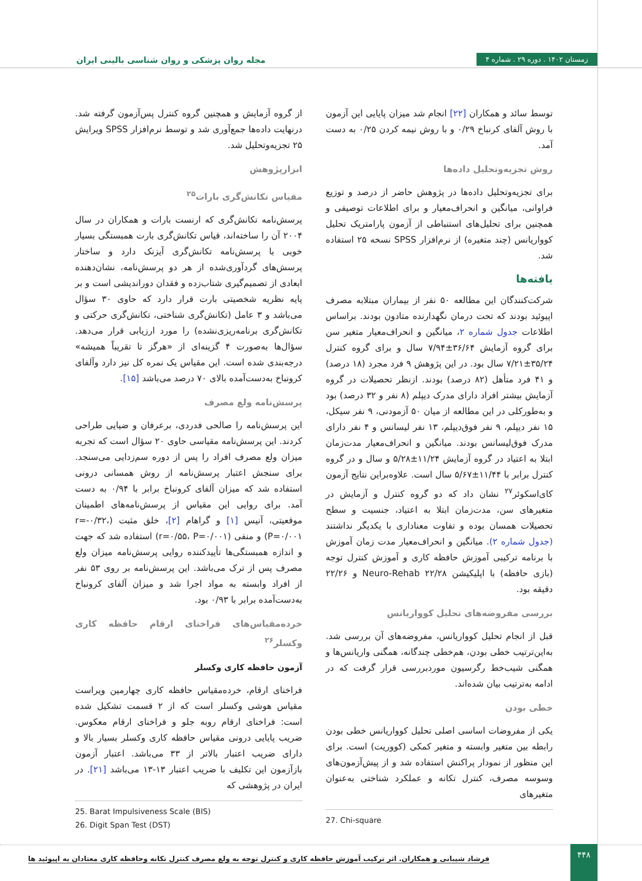زمستان ۱۴۰۲ . دوره ۲۹ . شماره ۴
مجله روان پزشکی و روان شناسی بالینی ایران
از گروه آزمایش و همچنین گروه کنترل پس‌آزمون گرفته شد. درنهایت داده‌ها جمع‌آوری شد و توسط نرم‌افزار SPSS ویرایش ۲۵ تجزیه‌وتحلیل شد.
ابزارپژوهش
مقیاس تکانش‌گری بارات<sup>۲۵</sup>
پرسش‌نامه تکانش‌گری که ارنست بارات و همکاران در سال ۲۰۰۴ آن را ساخته‌اند، قیاس تکانش‌گری بارت همبستگی بسیار خوبی با پرسش‌نامه تکانش‌گری آیزنک دارد و ساختار پرسش‌های گردآوری‌شده از هر دو پرسش‌نامه، نشان‌دهنده ابعادی از تصمیم‌گیری شتاب‌زده و فقدان دوراندیشی است و بر پایه نظریه شخصیتی بارت قرار دارد که حاوی ۳۰ سؤال می‌باشد و ۳ عامل (تکانش‌گری شناختی، تکانش‌گری حرکتی و تکانش‌گری برنامه‌ریزی‌نشده) را مورد ارزیابی قرار می‌دهد. سؤال‌ها به‌صورت ۴ گزینه‌ای از «هرگز تا تقریباً همیشه» درجه‌بندی شده است. این مقیاس یک نمره کل نیز دارد وآلفای کرونباخ به‌دست‌آمده بالای ۷۰ درصد می‌باشد [۱۵].
پرسش‌نامه ولع مصرف
این پرسش‌نامه را صالحی فدردی، برعرفان و ضیایی طراحی کردند. این پرسش‌نامه مقیاسی حاوی ۲۰ سؤال است که تجربه میزان ولع مصرف افراد را پس از دوره سم‌زدایی می‌سنجد. برای سنجش اعتبار پرسش‌نامه از روش همسانی درونی استفاده شد که میزان آلفای کرونباخ برابر با ۰/۹۴ به دست آمد. برای روایی این مقیاس از پرسش‌نامه‌های اطمینان موقعیتی، آنیس [۱] و گراهام [۲]، خلق مثبت (r=-۰/۳۲، P=۰/۰۰۱) و منفی (r=۰/۵۵، P=۰/۰۰۱) استفاده شد که جهت و اندازه همبستگی‌ها تأییدکننده روایی پرسش‌نامه میزان ولع مصرف پس از ترک می‌باشد. این پرسش‌نامه بر روی ۵۳ نفر از افراد وابسته به مواد اجرا شد و میزان آلفای کرونباخ به‌دست‌آمده برابر با ۰/۹۳ بود.
خرده‌مقیاس‌های فراخنای ارقام حافظه کاری وکسلر<sup>۲۶</sup>
آزمون حافظه کاری وکسلر
فراخنای ارقام، خرده‌مقیاس حافظه کاری چهارمین ویراست مقیاس هوشی وکسلر است که از ۲ قسمت تشکیل شده است: فراخنای ارقام روبه جلو و فراخنای ارقام معکوس. ضریب پایایی درونی مقیاس حافظه کاری وکسلر بسیار بالا و دارای ضریب اعتبار بالاتر از ۳۳ می‌باشد. اعتبار آزمون بازآزمون این تکلیف با ضریب اعتبار ۱۳-۱۳ می‌باشد [۲۱]. در ایران در پژوهشی که
25. Barat Impulsiveness Scale (BIS)
26. Digit Span Test (DST)
توسط سائد و همکاران [۲۲] انجام شد میزان پایایی این آزمون با روش آلفای کرنباخ ۰/۲۹ و با روش نیمه کردن ۰/۲۵ به دست آمد.
روش تجزیه‌وتحلیل داده‌ها
برای تجزیه‌وتحلیل داده‌ها در پژوهش حاضر از درصد و توزیع فراوانی، میانگین و انحراف‌معیار و برای اطلاعات توصیفی و همچنین برای تحلیل‌های استنباطی از آزمون پارامتریک تحلیل کوواریانس (چند متغیره) از نرم‌افزار SPSS نسخه ۲۵ استفاده شد.
یافته‌ها
شرکت‌کنندگان این مطالعه ۵۰ نفر از بیماران مبتلابه مصرف اپیوئید بودند که تحت درمان نگهدارنده متادون بودند. براساس اطلاعات جدول شماره ۲، میانگین و انحراف‌معیار متغیر سن برای گروه آزمایش ۳۶/۶۴±۷/۹۴ سال و برای گروه کنترل ۳۵/۲۴±۷/۲۱ سال بود. در این پژوهش ۹ فرد مجرد (۱۸ درصد) و ۴۱ فرد متأهل (۸۲ درصد) بودند. ازنظر تحصیلات در گروه آزمایش بیشتر افراد دارای مدرک دیپلم (۸ نفر و ۳۲ درصد) بود و به‌طورکلی در این مطالعه از میان ۵۰ آزمودنی، ۹ نفر سیکل، ۱۵ نفر دیپلم، ۹ نفر فوق‌دیپلم، ۱۳ نفر لیسانس و ۴ نفر دارای مدرک فوق‌لیسانس بودند. میانگین و انحراف‌معیار مدت‌زمان ابتلا به اعتیاد در گروه آزمایش ۱۱/۲۴±۵/۲۸ و سال و در گروه کنترل برابر با ۱۱/۴۴±۵/۶۷ سال است. علاوه‌براین نتایج آزمون کای‌اسکوئر<sup>۲۷</sup> نشان داد که دو گروه کنترل و آزمایش در متغیرهای سن، مدت‌زمان ابتلا به اعتیاد، جنسیت و سطح تحصیلات همسان بوده و تفاوت معناداری با یکدیگر نداشتند (جدول شماره ۲). میانگین و انحراف‌معیار مدت زمان آموزش با برنامه ترکیبی آموزش حافظه کاری و آموزش کنترل توجه (بازی حافظه) با اپلیکیشن Neuro-Rehab ۲۲/۲۸ و ۲۲/۲۶ دقیقه بود.
بررسی مفروضه‌های تحلیل کوواریانس
قبل از انجام تحلیل کوواریانس، مفروضه‌های آن بررسی شد. به‌این‌ترتیب خطی بودن، هم‌خطی چندگانه، همگنی واریانس‌ها و همگنی شیب‌خط رگرسیون موردبررسی قرار گرفت که در ادامه به‌ترتیب بیان شده‌اند.
خطی بودن
یکی از مفروضات اساسی اصلی تحلیل کوواریانس خطی بودن رابطه بین متغیر وابسته و متغیر کمکی (کووریت) است. برای این منظور از نمودار پراکنش استفاده شد و از پیش‌آزمون‌های وسوسه مصرف، کنترل تکانه و عملکرد شناختی به‌عنوان متغیرهای
27. Chi-square
۴۴۸
فرشاد شیبانی و همکاران. اثر ترکیب آموزش حافظه کاری و کنترل توجه به ولع مصرف کنترل تکانه وحافظه کاری معتادان به اپیوئید ها